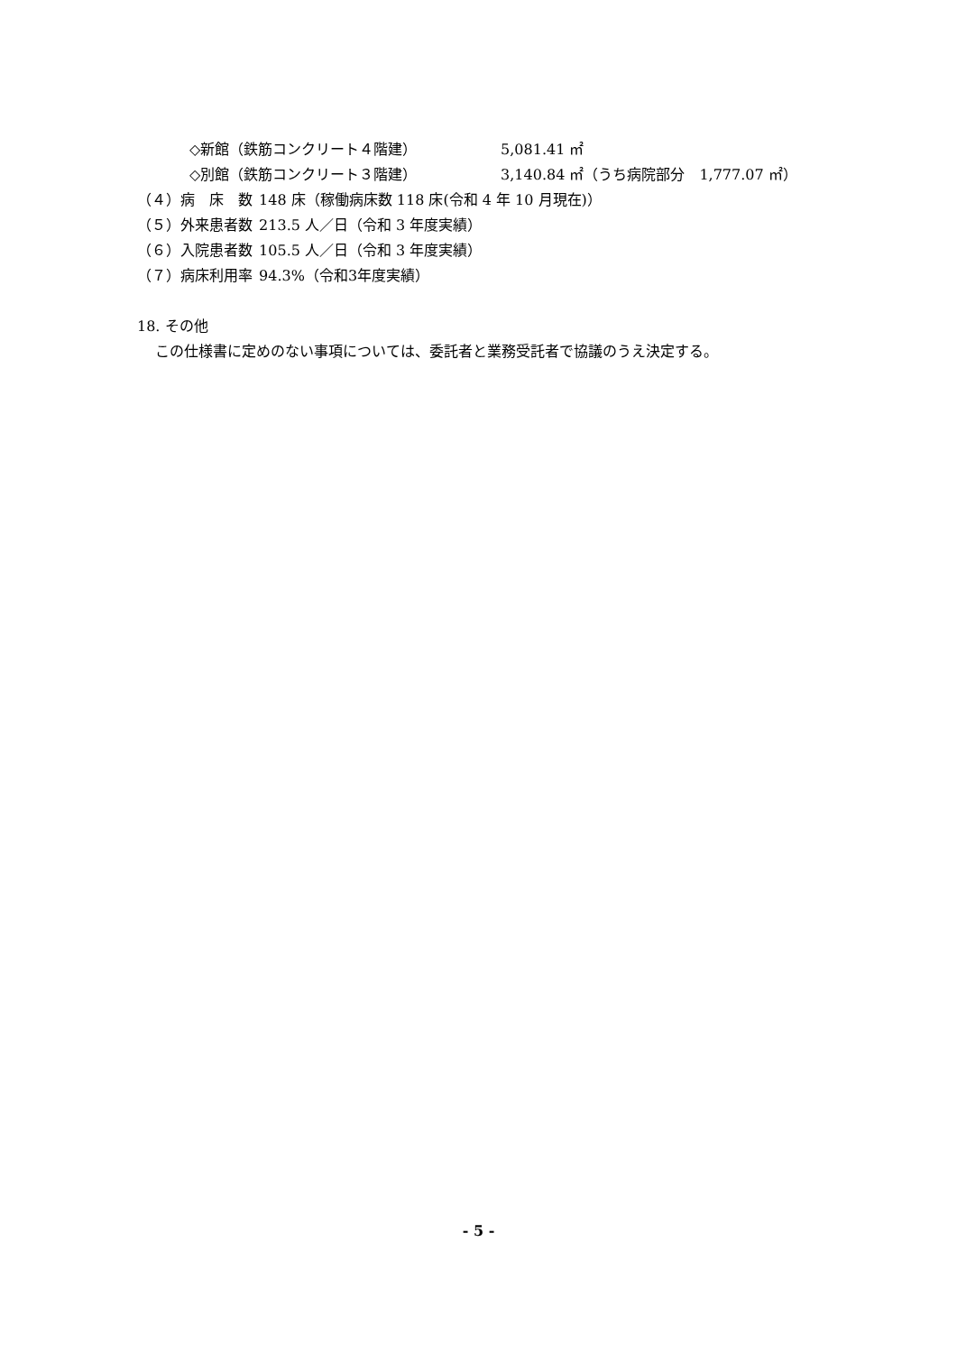◇新館（鉄筋コンクリート４階建） 5,081.41 ㎡
◇別館（鉄筋コンクリート３階建） 3,140.84 ㎡（うち病院部分　1,777.07 ㎡）
（４）病　床　数 148 床（稼働病床数 118 床(令和 4 年 10 月現在)）
（５）外来患者数 213.5 人／日（令和 3 年度実績）
（６）入院患者数 105.5 人／日（令和 3 年度実績）
（７）病床利用率 94.3%（令和3年度実績）
18. その他
この仕様書に定めのない事項については、委託者と業務受託者で協議のうえ決定する。
- 5 -